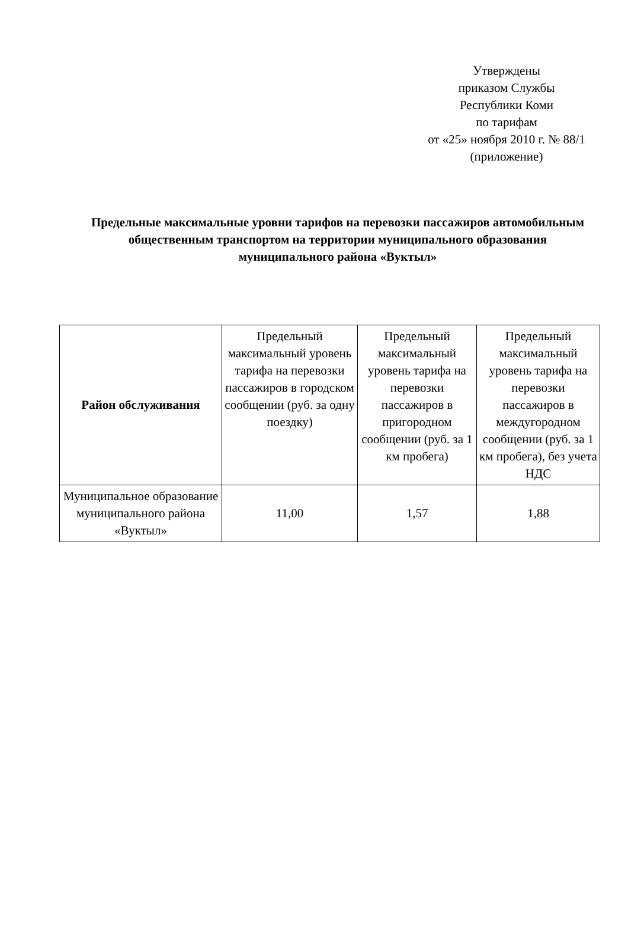Утверждены
приказом Службы
Республики Коми
по тарифам
от «25» ноября 2010 г. № 88/1
(приложение)
Предельные максимальные уровни тарифов на перевозки пассажиров автомобильным общественным транспортом на территории муниципального образования муниципального района «Вуктыл»
| Район обслуживания | Предельный максимальный уровень тарифа на перевозки пассажиров в городском сообщении (руб. за одну поездку) | Предельный максимальный уровень тарифа на перевозки пассажиров в пригородном сообщении (руб. за 1 км пробега) | Предельный максимальный уровень тарифа на перевозки пассажиров в междугородном сообщении (руб. за 1 км пробега), без учета НДС |
| --- | --- | --- | --- |
| Муниципальное образование муниципального района «Вуктыл» | 11,00 | 1,57 | 1,88 |